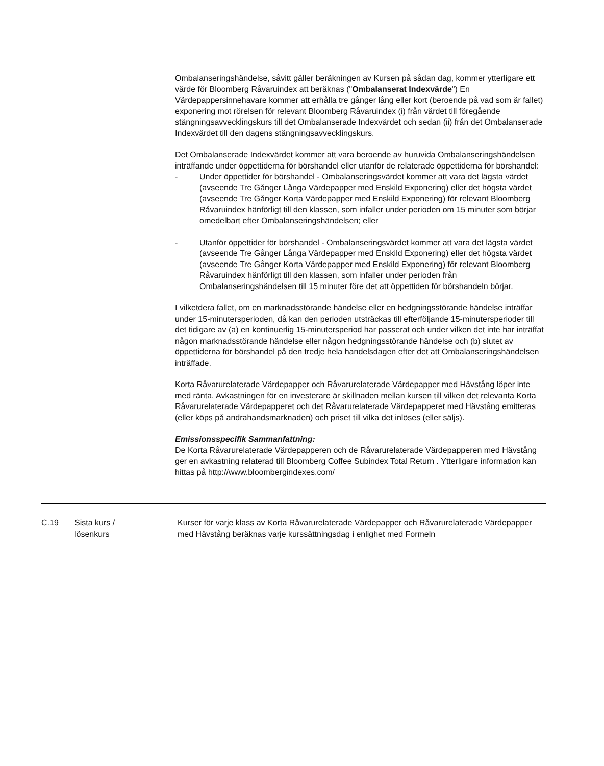Ombalanseringshändelse, såvitt gäller beräkningen av Kursen på sådan dag, kommer ytterligare ett värde för Bloomberg Råvaruindex att beräknas ("Ombalanserat Indexvärde") En Värdepappersinnehavare kommer att erhålla tre gånger lång eller kort (beroende på vad som är fallet) exponering mot rörelsen för relevant Bloomberg Råvaruindex (i) från värdet till föregående stängningsavvecklingskurs till det Ombalanserade Indexvärdet och sedan (ii) från det Ombalanserade Indexvärdet till den dagens stängningsavvecklingskurs.
Det Ombalanserade Indexvärdet kommer att vara beroende av huruvida Ombalanseringshändelsen inträffande under öppettiderna för börshandel eller utanför de relaterade öppettiderna för börshandel:
- Under öppettider för börshandel - Ombalanseringsvärdet kommer att vara det lägsta värdet (avseende Tre Gånger Långa Värdepapper med Enskild Exponering) eller det högsta värdet (avseende Tre Gånger Korta Värdepapper med Enskild Exponering) för relevant Bloomberg Råvaruindex hänförligt till den klassen, som infaller under perioden om 15 minuter som börjar omedelbart efter Ombalanseringshändelsen; eller
- Utanför öppettider för börshandel - Ombalanseringsvärdet kommer att vara det lägsta värdet (avseende Tre Gånger Långa Värdepapper med Enskild Exponering) eller det högsta värdet (avseende Tre Gånger Korta Värdepapper med Enskild Exponering) för relevant Bloomberg Råvaruindex hänförligt till den klassen, som infaller under perioden från Ombalanseringshändelsen till 15 minuter före det att öppettiden för börshandeln börjar.
I vilketdera fallet, om en marknadsstörande händelse eller en hedgningsstörande händelse inträffar under 15-minutersperioden, då kan den perioden utsträckas till efterföljande 15-minutersperioder till det tidigare av (a) en kontinuerlig 15-minutersperiod har passerat och under vilken det inte har inträffat någon marknadsstörande händelse eller någon hedgningsstörande händelse och (b) slutet av öppettiderna för börshandel på den tredje hela handelsdagen efter det att Ombalanseringshändelsen inträffade.
Korta Råvarurelaterade Värdepapper och Råvarurelaterade Värdepapper med Hävstång löper inte med ränta. Avkastningen för en investerare är skillnaden mellan kursen till vilken det relevanta Korta Råvarurelaterade Värdepapperet och det Råvarurelaterade Värdepapperet med Hävstång emitteras (eller köps på andrahandsmarknaden) och priset till vilka det inlöses (eller säljs).
Emissionsspecifik Sammanfattning:
De Korta Råvarurelaterade Värdepapperen och de Råvarurelaterade Värdepapperen med Hävstång ger en avkastning relaterad till Bloomberg Coffee Subindex Total Return . Ytterligare information kan hittas på http://www.bloombergindexes.com/
| C.19 | Sista kurs / lösenkurs | Kurser för varje klass av Korta Råvarurelaterade Värdepapper och Råvarurelaterade Värdepapper med Hävstång beräknas varje kurssättningsdag i enlighet med Formeln |